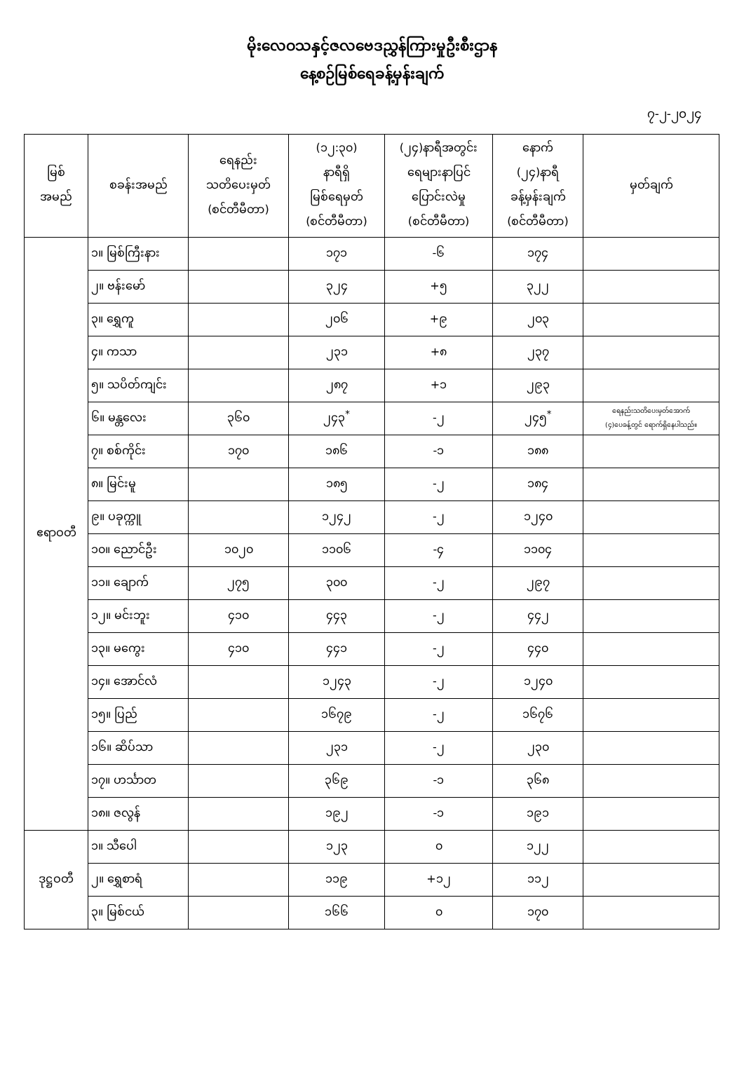မိုးလေဝသနှင့်ဇလဗေဒညွှန်ကြားမှုဦးစီးဌာန
နေ့စဉ်မြစ်ရေခန့်မှန်းချက်
၇-၂-၂၀၂၄
| မြစ် အမည် | စခန်းအမည် | ရေနည်း သတိပေးမှတ် (စင်တီမီတာ) | (၁၂:၃၀) နာရီရှိ မြစ်ရေမှတ် (စင်တီမီတာ) | (၂၄)နာရီအတွင်း ရေများနာပြင် ပြောင်းလဲမှု (စင်တီမီတာ) | နောက် (၂၄)နာရီ ခန့်မှန်းချက် (စင်တီမီတာ) | မှတ်ချက် |
| --- | --- | --- | --- | --- | --- | --- |
| ဧရာဝတီ | ၁။ မြစ်ကြီးနား | | ၁၇၁ | -၆ | ၁၇၄ | |
| | ၂။ ဗန်းမော် | | ၃၂၄ | +၅ | ၃၂၂ | |
| | ၃။ ရွှေကူ | | ၂၀၆ | +၉ | ၂၀၃ | |
| | ၄။ ကသာ | | ၂၃၁ | +၈ | ၂၃၇ | |
| | ၅။ သပိတ်ကျင်း | | ၂၈၇ | +၁ | ၂၉၃ | |
| | ၆။ မန္တလေး | ၃၆၀ | ၂၄၃<sup>*</sup> | -၂ | ၂၄၅<sup>*</sup> | ရေနည်းသတိပေးမှတ်အောက် (၄)ပေခန့်တွင် ရောက်ရှိနေပါသည်။ |
| | ၇။ စစ်ကိုင်း | ၁၇၀ | ၁၈၆ | -၁ | ၁၈၈ | |
| | ၈။ မြင်းမူ | | ၁၈၅ | -၂ | ၁၈၄ | |
| | ၉။ ပခုက္ကူ | | ၁၂၄၂ | -၂ | ၁၂၄၀ | |
| | ၁၀။ ညောင်ဦး | ၁၀၂၀ | ၁၁၀၆ | -၄ | ၁၁၀၄ | |
| | ၁၁။ ချောက် | ၂၇၅ | ၃၀၀ | -၂ | ၂၉၇ | |
| | ၁၂။ မင်းဘူး | ၄၁၀ | ၄၄၃ | -၂ | ၄၄၂ | |
| | ၁၃။ မကွေး | ၄၁၀ | ၄၄၁ | -၂ | ၄၄၀ | |
| | ၁၄။ အောင်လံ | | ၁၂၄၃ | -၂ | ၁၂၄၀ | |
| | ၁၅။ ပြည် | | ၁၆၇၉ | -၂ | ၁၆၇၆ | |
| | ၁၆။ ဆိပ်သာ | | ၂၃၁ | -၂ | ၂၃၀ | |
| | ၁၇။ ဟင်္သာတ | | ၃၆၉ | -၁ | ၃၆၈ | |
| | ၁၈။ ဇလွန် | | ၁၉၂ | -၁ | ၁၉၁ | |
| ဒုဋ္ဌဝတီ | ၁။ သီပေါ | | ၁၂၃ | ၀ | ၁၂၂ | |
| | ၂။ ရွှေစာရံ | | ၁၁၉ | +၁၂ | ၁၁၂ | |
| | ၃။ မြစ်ငယ် | | ၁၆၆ | ၀ | ၁၇၀ | |